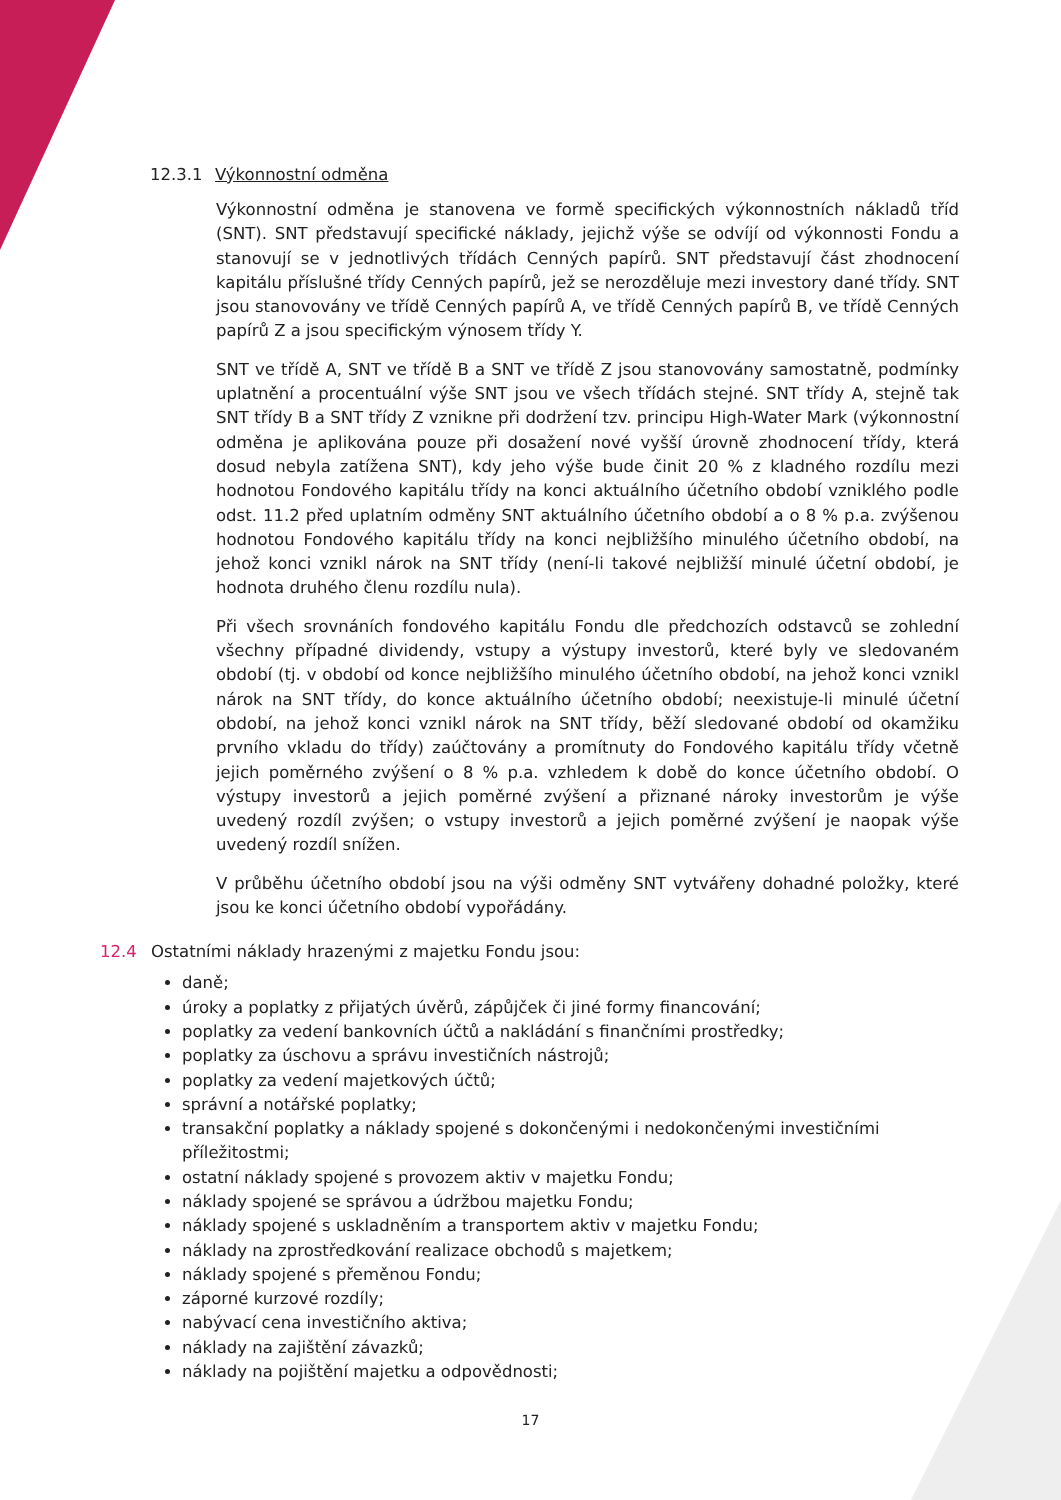12.3.1 Výkonnostní odměna
Výkonnostní odměna je stanovena ve formě specifických výkonnostních nákladů tříd (SNT). SNT představují specifické náklady, jejichž výše se odvíjí od výkonnosti Fondu a stanovují se v jednotlivých třídách Cenných papírů. SNT představují část zhodnocení kapitálu příslušné třídy Cenných papírů, jež se nerozděluje mezi investory dané třídy. SNT jsou stanovovány ve třídě Cenných papírů A, ve třídě Cenných papírů B, ve třídě Cenných papírů Z a jsou specifickým výnosem třídy Y.
SNT ve třídě A, SNT ve třídě B a SNT ve třídě Z jsou stanovovány samostatně, podmínky uplatnění a procentuální výše SNT jsou ve všech třídách stejné. SNT třídy A, stejně tak SNT třídy B a SNT třídy Z vznikne při dodržení tzv. principu High-Water Mark (výkonnostní odměna je aplikována pouze při dosažení nové vyšší úrovně zhodnocení třídy, která dosud nebyla zatížena SNT), kdy jeho výše bude činit 20 % z kladného rozdílu mezi hodnotou Fondového kapitálu třídy na konci aktuálního účetního období vzniklého podle odst. 11.2 před uplatním odměny SNT aktuálního účetního období a o 8 % p.a. zvýšenou hodnotou Fondového kapitálu třídy na konci nejbližšího minulého účetního období, na jehož konci vznikl nárok na SNT třídy (není-li takové nejbližší minulé účetní období, je hodnota druhého členu rozdílu nula).
Při všech srovnáních fondového kapitálu Fondu dle předchozích odstavců se zohlední všechny případné dividendy, vstupy a výstupy investorů, které byly ve sledovaném období (tj. v období od konce nejbližšího minulého účetního období, na jehož konci vznikl nárok na SNT třídy, do konce aktuálního účetního období; neexistuje-li minulé účetní období, na jehož konci vznikl nárok na SNT třídy, běží sledované období od okamžiku prvního vkladu do třídy) zaúčtovány a promítnuty do Fondového kapitálu třídy včetně jejich poměrného zvýšení o 8 % p.a. vzhledem k době do konce účetního období. O výstupy investorů a jejich poměrné zvýšení a přiznané nároky investorům je výše uvedený rozdíl zvýšen; o vstupy investorů a jejich poměrné zvýšení je naopak výše uvedený rozdíl snížen.
V průběhu účetního období jsou na výši odměny SNT vytvářeny dohadné položky, které jsou ke konci účetního období vypořádány.
12.4 Ostatními náklady hrazenými z majetku Fondu jsou:
daně;
úroky a poplatky z přijatých úvěrů, zápůjček či jiné formy financování;
poplatky za vedení bankovních účtů a nakládání s finančními prostředky;
poplatky za úschovu a správu investičních nástrojů;
poplatky za vedení majetkových účtů;
správní a notářské poplatky;
transakční poplatky a náklady spojené s dokončenými i nedokončenými investičními příležitostmi;
ostatní náklady spojené s provozem aktiv v majetku Fondu;
náklady spojené se správou a údržbou majetku Fondu;
náklady spojené s uskladněním a transportem aktiv v majetku Fondu;
náklady na zprostředkování realizace obchodů s majetkem;
náklady spojené s přeměnou Fondu;
záporné kurzové rozdíly;
nabývací cena investičního aktiva;
náklady na zajištění závazků;
náklady na pojištění majetku a odpovědnosti;
17